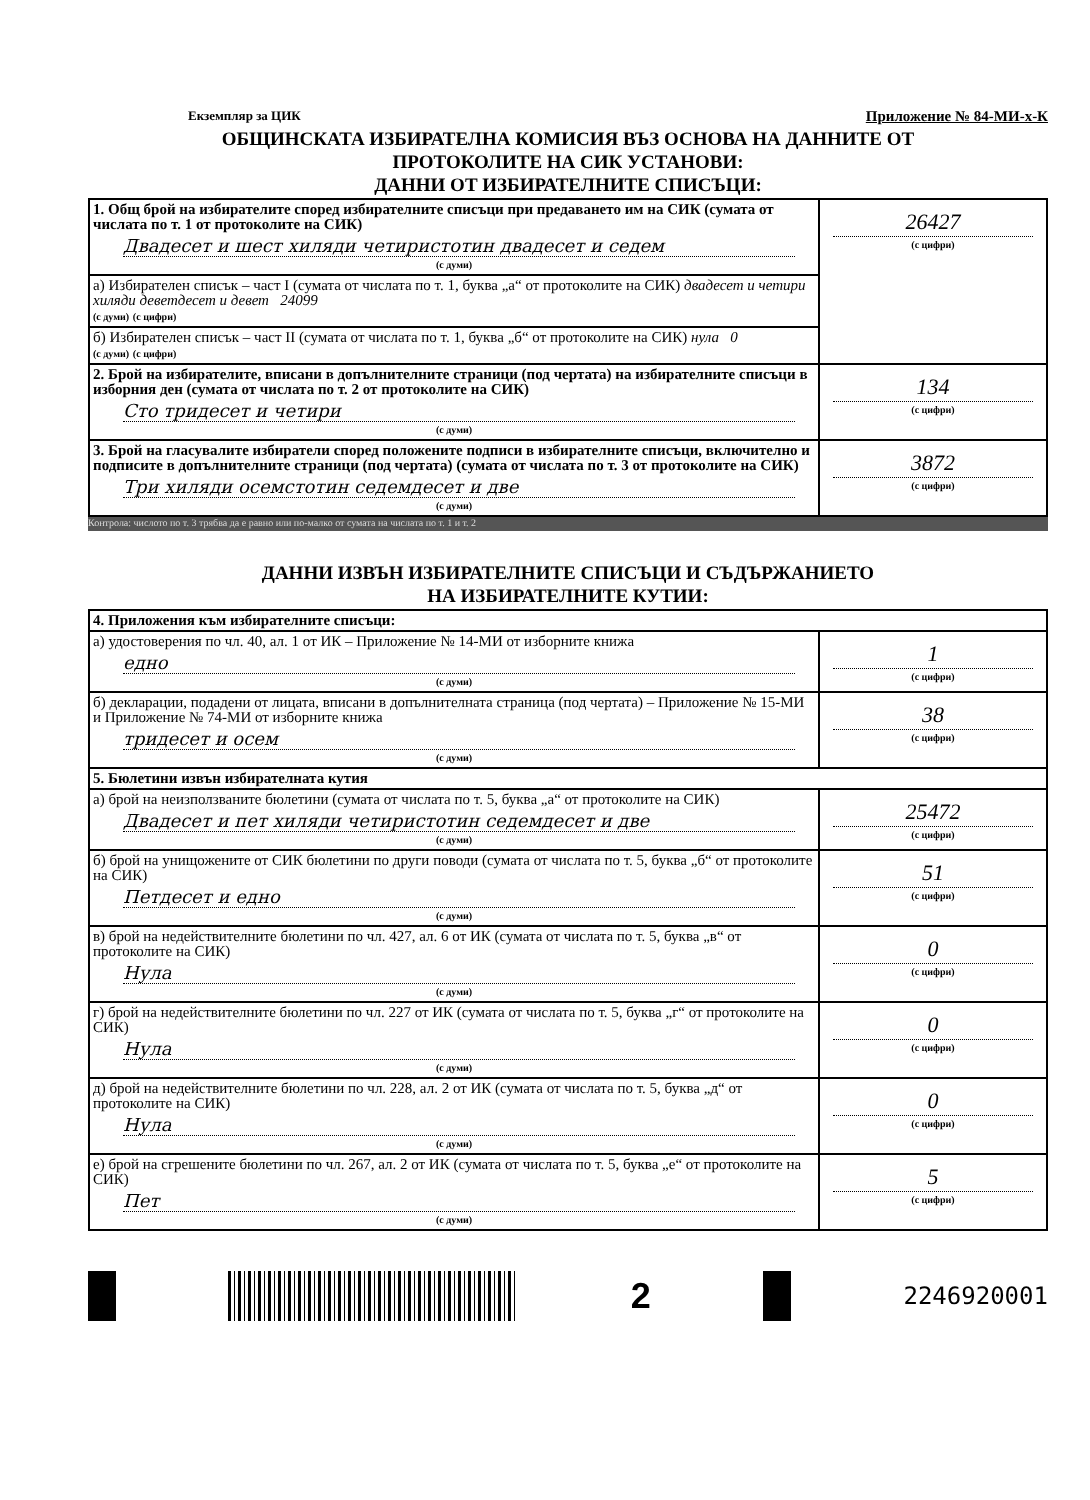Екземпляр за ЦИК Приложение № 84-МИ-х-К
ОБЩИНСКАТА ИЗБИРАТЕЛНА КОМИСИЯ ВЪЗ ОСНОВА НА ДАННИТЕ ОТ
ПРОТОКОЛИТЕ НА СИК УСТАНОВИ:
ДАННИ ОТ ИЗБИРАТЕЛНИТЕ СПИСЪЦИ:
| 1. Общ брой на избирателите според избирателните списъци при предаването им на СИК (сумата от числата по т. 1 от протоколите на СИК) Двадесет и шест хиляди четиристотин двадесет и седем (с думи) | 26427 (с цифри) |
| а) Избирателен списък – част I (сумата от числата по т. 1, буква „а“ от протоколите на СИК) двадесет и четири хиляди деветдесет и девет 24099 (с думи) (с цифри) | |
| б) Избирателен списък – част II (сумата от числата по т. 1, буква „б“ от протоколите на СИК) нула 0 (с думи) (с цифри) | |
| 2. Брой на избирателите, вписани в допълнителните страници (под чертата) на избирателните списъци в изборния ден (сумата от числата по т. 2 от протоколите на СИК) Сто тридесет и четири (с думи) | 134 (с цифри) |
| 3. Брой на гласувалите избиратели според положените подписи в избирателните списъци, включително и подписите в допълнителните страници (под чертата) (сумата от числата по т. 3 от протоколите на СИК) Три хиляди осемстотин седемдесет и две (с думи) | 3872 (с цифри) |
Контрола: числото по т. 3 трябва да е равно или по-малко от сумата на числата по т. 1 и т. 2
ДАННИ ИЗВЪН ИЗБИРАТЕЛНИТЕ СПИСЪЦИ И СЪДЪРЖАНИЕТО
НА ИЗБИРАТЕЛНИТЕ КУТИИ:
| 4. Приложения към избирателните списъци: | |
| а) удостоверения по чл. 40, ал. 1 от ИК – Приложение № 14-МИ от изборните книжа едно (с думи) | 1 (с цифри) |
| б) декларации, подадени от лицата, вписани в допълнителната страница (под чертата) – Приложение № 15-МИ и Приложение № 74-МИ от изборните книжа тридесет и осем (с думи) | 38 (с цифри) |
| 5. Бюлетини извън избирателната кутия | |
| а) брой на неизползваните бюлетини (сумата от числата по т. 5, буква „а“ от протоколите на СИК) Двадесет и пет хиляди четиристотин седемдесет и две (с думи) | 25472 (с цифри) |
| б) брой на унищожените от СИК бюлетини по други поводи (сумата от числата по т. 5, буква „б“ от протоколите на СИК) Петдесет и едно (с думи) | 51 (с цифри) |
| в) брой на недействителните бюлетини по чл. 427, ал. 6 от ИК (сумата от числата по т. 5, буква „в“ от протоколите на СИК) Нула (с думи) | 0 (с цифри) |
| г) брой на недействителните бюлетини по чл. 227 от ИК (сумата от числата по т. 5, буква „г“ от протоколите на СИК) Нула (с думи) | 0 (с цифри) |
| д) брой на недействителните бюлетини по чл. 228, ал. 2 от ИК (сумата от числата по т. 5, буква „д“ от протоколите на СИК) Нула (с думи) | 0 (с цифри) |
| е) брой на сгрешените бюлетини по чл. 267, ал. 2 от ИК (сумата от числата по т. 5, буква „е“ от протоколите на СИК) Пет (с думи) | 5 (с цифри) |
2
2246920001